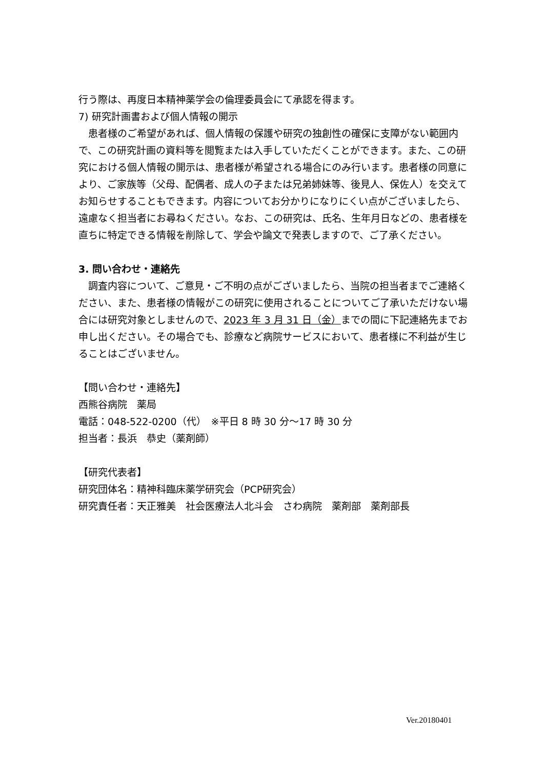行う際は、再度日本精神薬学会の倫理委員会にて承認を得ます。
7) 研究計画書および個人情報の開示
患者様のご希望があれば、個人情報の保護や研究の独創性の確保に支障がない範囲内で、この研究計画の資料等を閲覧または入手していただくことができます。また、この研究における個人情報の開示は、患者様が希望される場合にのみ行います。患者様の同意により、ご家族等（父母、配偶者、成人の子または兄弟姉妹等、後見人、保佐人）を交えてお知らせすることもできます。内容についてお分かりになりにくい点がございましたら、遠慮なく担当者にお尋ねください。なお、この研究は、氏名、生年月日などの、患者様を直ちに特定できる情報を削除して、学会や論文で発表しますので、ご了承ください。
3. 問い合わせ・連絡先
調査内容について、ご意見・ご不明の点がございましたら、当院の担当者までご連絡ください、また、患者様の情報がこの研究に使用されることについてご了承いただけない場合には研究対象としませんので、2023 年 3 月 31 日（金）までの間に下記連絡先までお申し出ください。その場合でも、診療など病院サービスにおいて、患者様に不利益が生じることはございません。
【問い合わせ・連絡先】
西熊谷病院　薬局
電話：048-522-0200（代）　※平日 8 時 30 分～17 時 30 分
担当者：長浜　恭史（薬剤師）
【研究代表者】
研究団体名：精神科臨床薬学研究会（PCP研究会）
研究責任者：天正雅美　社会医療法人北斗会　さわ病院　薬剤部　薬剤部長
Ver.20180401